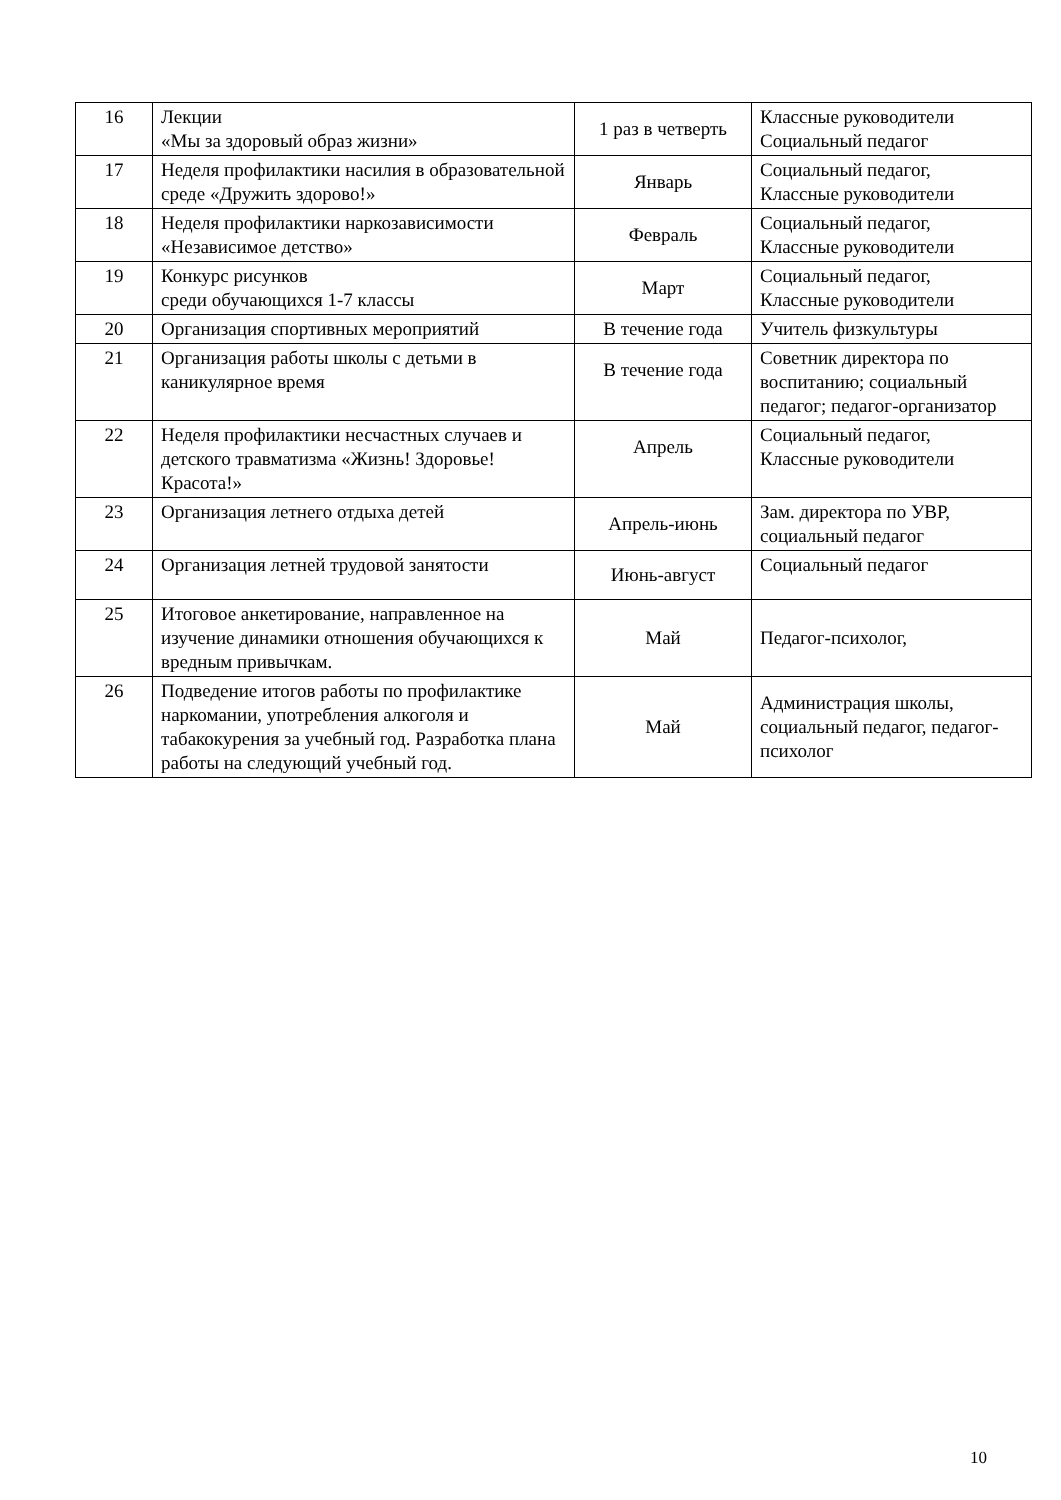| 16 | Лекции «Мы за здоровый образ жизни» | 1 раз в четверть | Классные руководители Социальный педагог |
| 17 | Неделя профилактики насилия в образовательной среде «Дружить здорово!» | Январь | Социальный педагог, Классные руководители |
| 18 | Неделя профилактики наркозависимости «Независимое детство» | Февраль | Социальный педагог, Классные руководители |
| 19 | Конкурс рисунков среди обучающихся 1-7 классы | Март | Социальный педагог, Классные руководители |
| 20 | Организация спортивных мероприятий | В течение года | Учитель физкультуры |
| 21 | Организация работы школы с детьми в каникулярное время | В течение года | Советник директора по воспитанию; социальный педагог; педагог-организатор |
| 22 | Неделя профилактики несчастных случаев и детского травматизма «Жизнь! Здоровье! Красота!» | Апрель | Социальный педагог, Классные руководители |
| 23 | Организация летнего отдыха детей | Апрель-июнь | Зам. директора по УВР, социальный педагог |
| 24 | Организация летней трудовой занятости | Июнь-август | Социальный педагог |
| 25 | Итоговое анкетирование, направленное на изучение динамики отношения обучающихся к вредным привычкам. | Май | Педагог-психолог, |
| 26 | Подведение итогов работы по профилактике наркомании, употребления алкоголя и табакокурения за учебный год. Разработка плана работы на следующий учебный год. | Май | Администрация школы, социальный педагог, педагог-психолог |
10